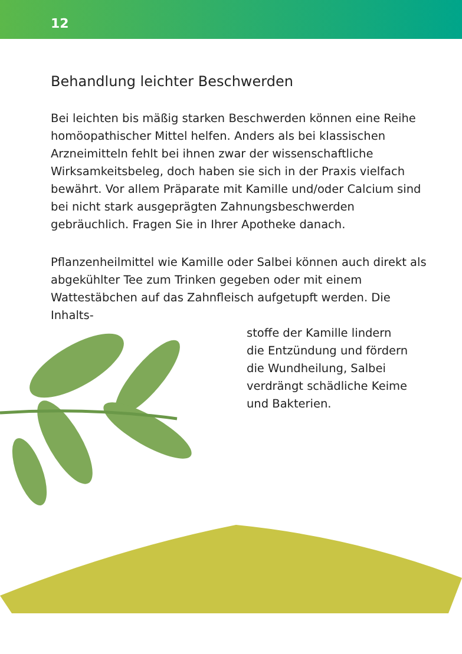12
Behandlung leichter Beschwerden
Bei leichten bis mäßig starken Beschwerden können eine Reihe homöopathischer Mittel helfen. Anders als bei klassischen Arzneimitteln fehlt bei ihnen zwar der wissenschaftliche Wirksamkeitsbeleg, doch haben sie sich in der Praxis vielfach bewährt. Vor allem Präparate mit Kamille und/oder Calcium sind bei nicht stark ausgeprägten Zahnungsbeschwerden gebräuchlich. Fragen Sie in Ihrer Apotheke danach.
Pflanzenheilmittel wie Kamille oder Salbei können auch direkt als abgekühlter Tee zum Trinken gegeben oder mit einem Wattestäbchen auf das Zahnfleisch aufgetupft werden. Die Inhalts-
stoffe der Kamille lindern
die Entzündung und fördern
die Wundheilung, Salbei
verdrängt schädliche Keime
und Bakterien.